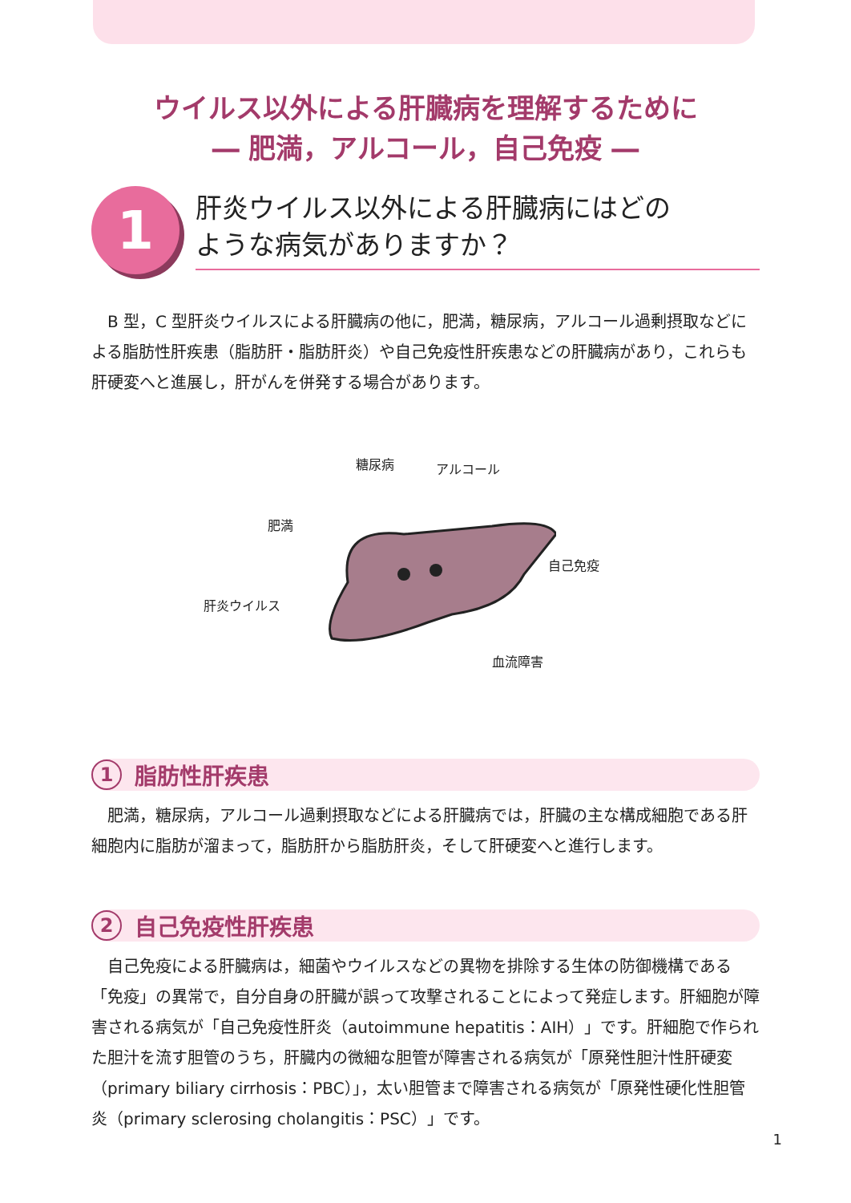ウイルス以外による肝臓病を理解するために
― 肥満，アルコール，自己免疫 ―
1
肝炎ウイルス以外による肝臓病にはどの
ような病気がありますか？
B 型，C 型肝炎ウイルスによる肝臓病の他に，肥満，糖尿病，アルコール過剰摂取などによる脂肪性肝疾患（脂肪肝・脂肪肝炎）や自己免疫性肝疾患などの肝臓病があり，これらも肝硬変へと進展し，肝がんを併発する場合があります。
糖尿病 アルコール
肥満
自己免疫
肝炎ウイルス
血流障害
1
脂肪性肝疾患
肥満，糖尿病，アルコール過剰摂取などによる肝臓病では，肝臓の主な構成細胞である肝細胞内に脂肪が溜まって，脂肪肝から脂肪肝炎，そして肝硬変へと進行します。
2
自己免疫性肝疾患
自己免疫による肝臓病は，細菌やウイルスなどの異物を排除する生体の防御機構である「免疫」の異常で，自分自身の肝臓が誤って攻撃されることによって発症します。肝細胞が障害される病気が「自己免疫性肝炎（autoimmune hepatitis：AIH）」です。肝細胞で作られた胆汁を流す胆管のうち，肝臓内の微細な胆管が障害される病気が「原発性胆汁性肝硬変（primary biliary cirrhosis：PBC）」，太い胆管まで障害される病気が「原発性硬化性胆管炎（primary sclerosing cholangitis：PSC）」です。
1